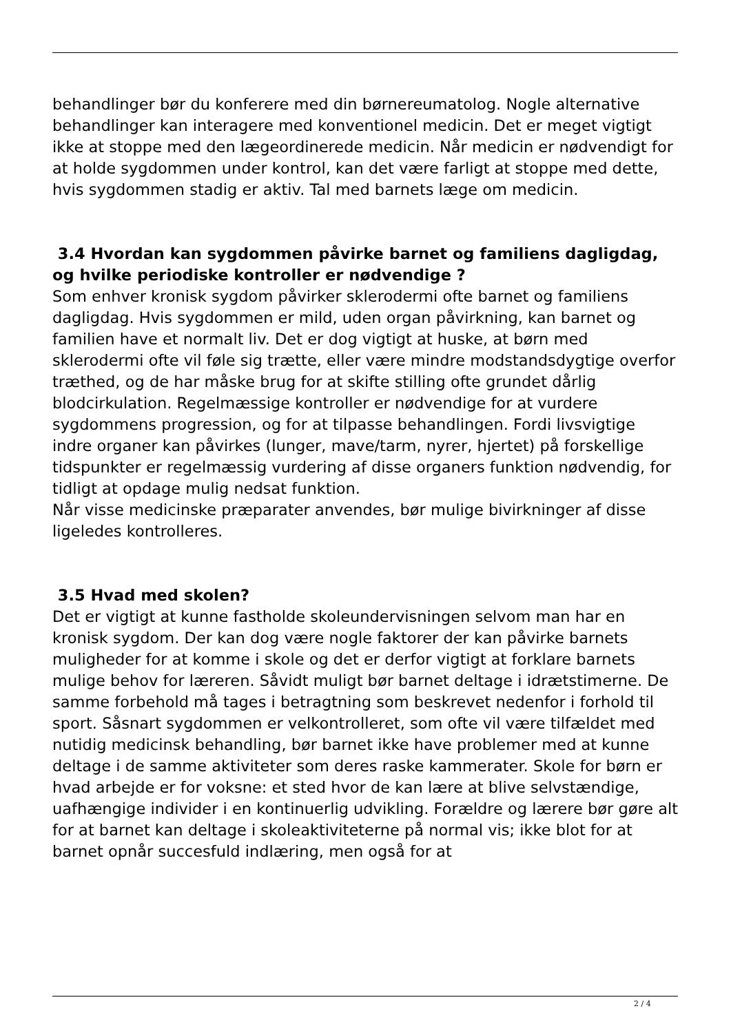behandlinger bør du konferere med din børnereumatolog. Nogle alternative behandlinger kan interagere med konventionel medicin. Det er meget vigtigt ikke at stoppe med den lægeordinerede medicin. Når medicin er nødvendigt for at holde sygdommen under kontrol, kan det være farligt at stoppe med dette, hvis sygdommen stadig er aktiv. Tal med barnets læge om medicin.
3.4 Hvordan kan sygdommen påvirke barnet og familiens dagligdag, og hvilke periodiske kontroller er nødvendige ?
Som enhver kronisk sygdom påvirker sklerodermi ofte barnet og familiens dagligdag. Hvis sygdommen er mild, uden organ påvirkning, kan barnet og familien have et normalt liv. Det er dog vigtigt at huske, at børn med sklerodermi ofte vil føle sig trætte, eller være mindre modstandsdygtige overfor træthed, og de har måske brug for at skifte stilling ofte grundet dårlig blodcirkulation. Regelmæssige kontroller er nødvendige for at vurdere sygdommens progression, og for at tilpasse behandlingen. Fordi livsvigtige indre organer kan påvirkes (lunger, mave/tarm, nyrer, hjertet) på forskellige tidspunkter er regelmæssig vurdering af disse organers funktion nødvendig, for tidligt at opdage mulig nedsat funktion.
Når visse medicinske præparater anvendes, bør mulige bivirkninger af disse ligeledes kontrolleres.
3.5 Hvad med skolen?
Det er vigtigt at kunne fastholde skoleundervisningen selvom man har en kronisk sygdom. Der kan dog være nogle faktorer der kan påvirke barnets muligheder for at komme i skole og det er derfor vigtigt at forklare barnets mulige behov for læreren. Såvidt muligt bør barnet deltage i idrætstimerne. De samme forbehold må tages i betragtning som beskrevet nedenfor i forhold til sport. Såsnart sygdommen er velkontrolleret, som ofte vil være tilfældet med nutidig medicinsk behandling, bør barnet ikke have problemer med at kunne deltage i de samme aktiviteter som deres raske kammerater. Skole for børn er hvad arbejde er for voksne: et sted hvor de kan lære at blive selvstændige, uafhængige individer i en kontinuerlig udvikling. Forældre og lærere bør gøre alt for at barnet kan deltage i skoleaktiviteterne på normal vis; ikke blot for at barnet opnår succesfuld indlæring, men også for at
2 / 4